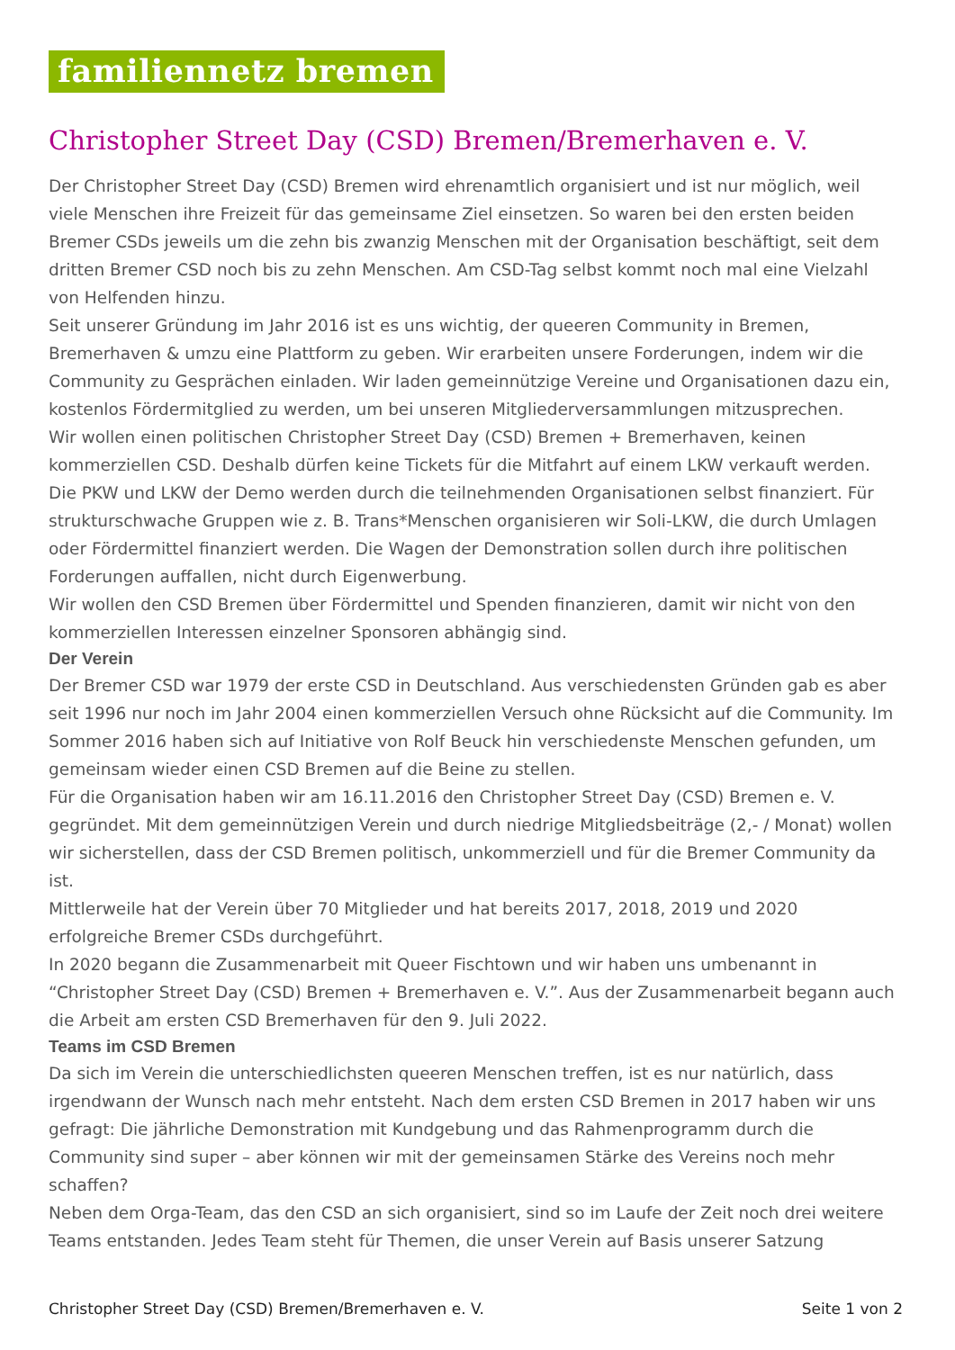familiennetz bremen
Christopher Street Day (CSD) Bremen/Bremerhaven e. V.
Der Christopher Street Day (CSD) Bremen wird ehrenamtlich organisiert und ist nur möglich, weil viele Menschen ihre Freizeit für das gemeinsame Ziel einsetzen. So waren bei den ersten beiden Bremer CSDs jeweils um die zehn bis zwanzig Menschen mit der Organisation beschäftigt, seit dem dritten Bremer CSD noch bis zu zehn Menschen. Am CSD-Tag selbst kommt noch mal eine Vielzahl von Helfenden hinzu.
Seit unserer Gründung im Jahr 2016 ist es uns wichtig, der queeren Community in Bremen, Bremerhaven & umzu eine Plattform zu geben. Wir erarbeiten unsere Forderungen, indem wir die Community zu Gesprächen einladen. Wir laden gemeinnützige Vereine und Organisationen dazu ein, kostenlos Fördermitglied zu werden, um bei unseren Mitgliederversammlungen mitzusprechen.
Wir wollen einen politischen Christopher Street Day (CSD) Bremen + Bremerhaven, keinen kommerziellen CSD. Deshalb dürfen keine Tickets für die Mitfahrt auf einem LKW verkauft werden. Die PKW und LKW der Demo werden durch die teilnehmenden Organisationen selbst finanziert. Für strukturschwache Gruppen wie z. B. Trans*Menschen organisieren wir Soli-LKW, die durch Umlagen oder Fördermittel finanziert werden. Die Wagen der Demonstration sollen durch ihre politischen Forderungen auffallen, nicht durch Eigenwerbung.
Wir wollen den CSD Bremen über Fördermittel und Spenden finanzieren, damit wir nicht von den kommerziellen Interessen einzelner Sponsoren abhängig sind.
Der Verein
Der Bremer CSD war 1979 der erste CSD in Deutschland. Aus verschiedensten Gründen gab es aber seit 1996 nur noch im Jahr 2004 einen kommerziellen Versuch ohne Rücksicht auf die Community. Im Sommer 2016 haben sich auf Initiative von Rolf Beuck hin verschiedenste Menschen gefunden, um gemeinsam wieder einen CSD Bremen auf die Beine zu stellen.
Für die Organisation haben wir am 16.11.2016 den Christopher Street Day (CSD) Bremen e. V. gegründet. Mit dem gemeinnützigen Verein und durch niedrige Mitgliedsbeiträge (2,- / Monat) wollen wir sicherstellen, dass der CSD Bremen politisch, unkommerziell und für die Bremer Community da ist.
Mittlerweile hat der Verein über 70 Mitglieder und hat bereits 2017, 2018, 2019 und 2020 erfolgreiche Bremer CSDs durchgeführt.
In 2020 begann die Zusammenarbeit mit Queer Fischtown und wir haben uns umbenannt in “Christopher Street Day (CSD) Bremen + Bremerhaven e. V.”. Aus der Zusammenarbeit begann auch die Arbeit am ersten CSD Bremerhaven für den 9. Juli 2022.
Teams im CSD Bremen
Da sich im Verein die unterschiedlichsten queeren Menschen treffen, ist es nur natürlich, dass irgendwann der Wunsch nach mehr entsteht. Nach dem ersten CSD Bremen in 2017 haben wir uns gefragt: Die jährliche Demonstration mit Kundgebung und das Rahmenprogramm durch die Community sind super – aber können wir mit der gemeinsamen Stärke des Vereins noch mehr schaffen?
Neben dem Orga-Team, das den CSD an sich organisiert, sind so im Laufe der Zeit noch drei weitere Teams entstanden. Jedes Team steht für Themen, die unser Verein auf Basis unserer Satzung
Christopher Street Day (CSD) Bremen/Bremerhaven e. V. Seite 1 von 2